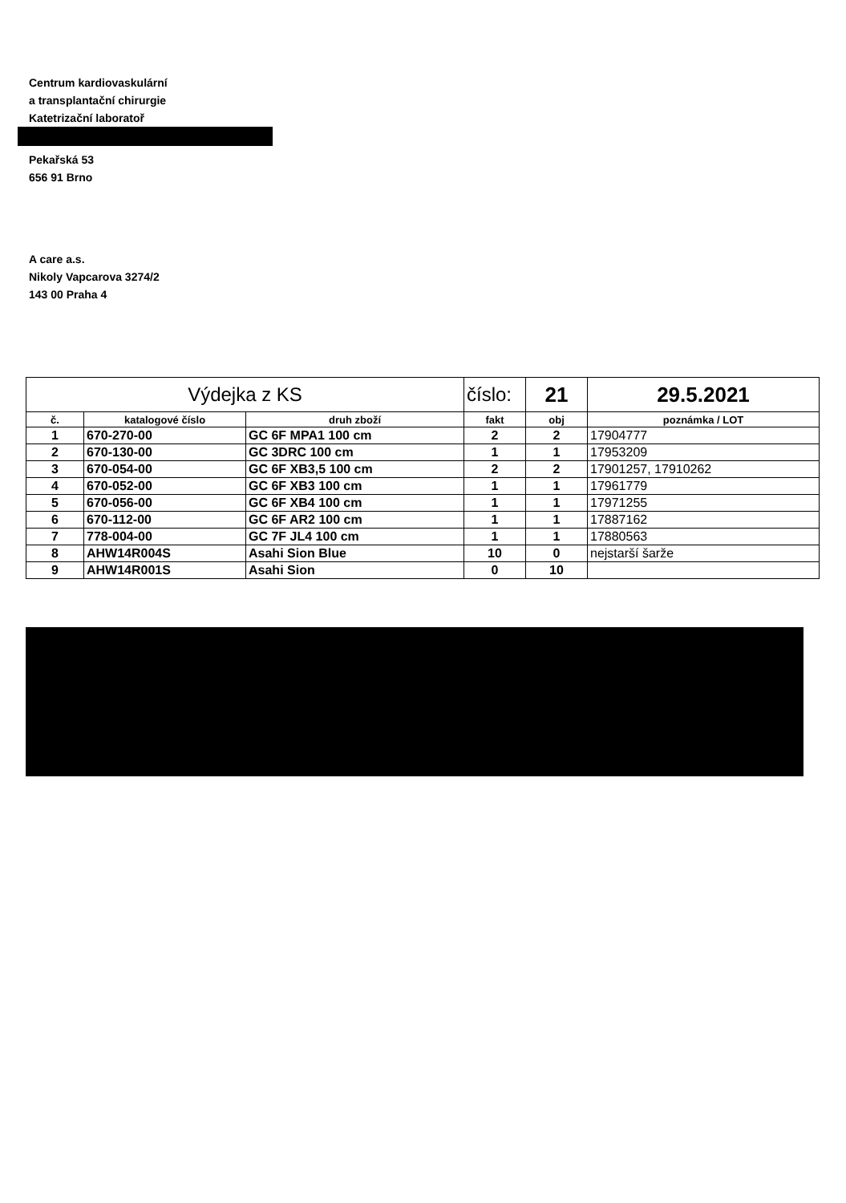Centrum kardiovaskulární
a transplantační chirurgie
Katetrizační laboratoř
Pekařská 53
656 91 Brno
A care a.s.
Nikoly Vapcarova 3274/2
143 00 Praha 4
| Výdejka z KS | | | číslo: | 21 | 29.5.2021 |
| č. | katalogové číslo | druh zboží | fakt | obj | poznámka / LOT |
| 1 | 670-270-00 | GC 6F MPA1 100 cm | 2 | 2 | 17904777 |
| 2 | 670-130-00 | GC 3DRC 100 cm | 1 | 1 | 17953209 |
| 3 | 670-054-00 | GC 6F XB3,5 100 cm | 2 | 2 | 17901257, 17910262 |
| 4 | 670-052-00 | GC 6F XB3 100 cm | 1 | 1 | 17961779 |
| 5 | 670-056-00 | GC 6F XB4 100 cm | 1 | 1 | 17971255 |
| 6 | 670-112-00 | GC 6F AR2 100 cm | 1 | 1 | 17887162 |
| 7 | 778-004-00 | GC 7F JL4 100 cm | 1 | 1 | 17880563 |
| 8 | AHW14R004S | Asahi Sion Blue | 10 | 0 | nejstarší šarže |
| 9 | AHW14R001S | Asahi Sion | 0 | 10 | |